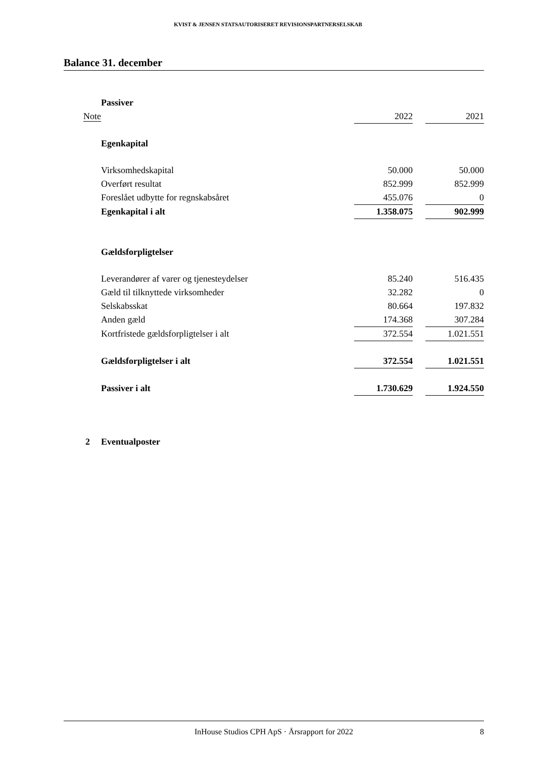KVIST & JENSEN STATSAUTORISERET REVISIONSPARTNERSELSKAB
Balance 31. december
| | Passiver | | | |
| Note | | 2022 | | 2021 |
| | Egenkapital | | | |
| | Virksomhedskapital | 50.000 | | 50.000 |
| | Overført resultat | 852.999 | | 852.999 |
| | Foreslået udbytte for regnskabsåret | 455.076 | | 0 |
| | Egenkapital i alt | 1.358.075 | | 902.999 |
| | Gældsforpligtelser | | | |
| | Leverandører af varer og tjenesteydelser | 85.240 | | 516.435 |
| | Gæld til tilknyttede virksomheder | 32.282 | | 0 |
| | Selskabsskat | 80.664 | | 197.832 |
| | Anden gæld | 174.368 | | 307.284 |
| | Kortfristede gældsforpligtelser i alt | 372.554 | | 1.021.551 |
| | Gældsforpligtelser i alt | 372.554 | | 1.021.551 |
| | Passiver i alt | 1.730.629 | | 1.924.550 |
| 2 | Eventualposter | | | |
InHouse Studios CPH ApS · Årsrapport for 2022 8